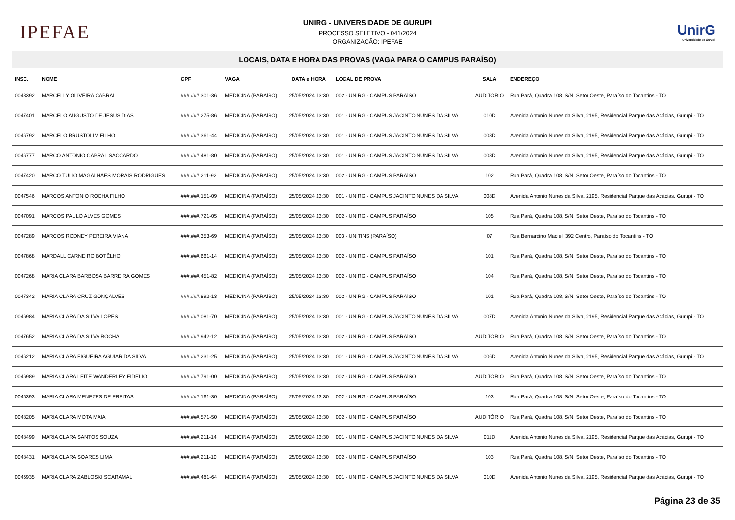IPEFAE
UNIRG - UNIVERSIDADE DE GURUPI
PROCESSO SELETIVO - 041/2024
ORGANIZAÇÃO: IPEFAE
UnirG
Universidade de Gurupi
LOCAIS, DATA E HORA DAS PROVAS (VAGA PARA O CAMPUS PARAÍSO)
| INSC. | NOME | CPF | VAGA | DATA e HORA | LOCAL DE PROVA | SALA | ENDEREÇO |
| --- | --- | --- | --- | --- | --- | --- | --- |
| 0048392 | MARCELLY OLIVEIRA CABRAL | ###.###.301-36 | MEDICINA (PARAÍSO) | 25/05/2024 13:30 | 002 - UNIRG - CAMPUS PARAÍSO | AUDITÓRIO | Rua Pará, Quadra 108, S/N, Setor Oeste, Paraíso do Tocantins - TO |
| 0047401 | MARCELO AUGUSTO DE JESUS DIAS | ###.###.275-86 | MEDICINA (PARAÍSO) | 25/05/2024 13:30 | 001 - UNIRG - CAMPUS JACINTO NUNES DA SILVA | 010D | Avenida Antonio Nunes da Silva, 2195, Residencial Parque das Acácias, Gurupi - TO |
| 0046792 | MARCELO BRUSTOLIM FILHO | ###.###.361-44 | MEDICINA (PARAÍSO) | 25/05/2024 13:30 | 001 - UNIRG - CAMPUS JACINTO NUNES DA SILVA | 008D | Avenida Antonio Nunes da Silva, 2195, Residencial Parque das Acácias, Gurupi - TO |
| 0046777 | MARCO ANTONIO CABRAL SACCARDO | ###.###.481-80 | MEDICINA (PARAÍSO) | 25/05/2024 13:30 | 001 - UNIRG - CAMPUS JACINTO NUNES DA SILVA | 008D | Avenida Antonio Nunes da Silva, 2195, Residencial Parque das Acácias, Gurupi - TO |
| 0047420 | MARCO TÚLIO MAGALHÃES MORAIS RODRIGUES | ###.###.211-92 | MEDICINA (PARAÍSO) | 25/05/2024 13:30 | 002 - UNIRG - CAMPUS PARAÍSO | 102 | Rua Pará, Quadra 108, S/N, Setor Oeste, Paraíso do Tocantins - TO |
| 0047546 | MARCOS ANTONIO ROCHA FILHO | ###.###.151-09 | MEDICINA (PARAÍSO) | 25/05/2024 13:30 | 001 - UNIRG - CAMPUS JACINTO NUNES DA SILVA | 008D | Avenida Antonio Nunes da Silva, 2195, Residencial Parque das Acácias, Gurupi - TO |
| 0047091 | MARCOS PAULO ALVES GOMES | ###.###.721-05 | MEDICINA (PARAÍSO) | 25/05/2024 13:30 | 002 - UNIRG - CAMPUS PARAÍSO | 105 | Rua Pará, Quadra 108, S/N, Setor Oeste, Paraíso do Tocantins - TO |
| 0047289 | MARCOS RODNEY PEREIRA VIANA | ###.###.353-69 | MEDICINA (PARAÍSO) | 25/05/2024 13:30 | 003 - UNITINS (PARAÍSO) | 07 | Rua Bernardino Maciel, 392 Centro, Paraíso do Tocantins - TO |
| 0047868 | MARDALL CARNEIRO BOTÊLHO | ###.###.661-14 | MEDICINA (PARAÍSO) | 25/05/2024 13:30 | 002 - UNIRG - CAMPUS PARAÍSO | 101 | Rua Pará, Quadra 108, S/N, Setor Oeste, Paraíso do Tocantins - TO |
| 0047268 | MARIA CLARA BARBOSA BARREIRA GOMES | ###.###.451-82 | MEDICINA (PARAÍSO) | 25/05/2024 13:30 | 002 - UNIRG - CAMPUS PARAÍSO | 104 | Rua Pará, Quadra 108, S/N, Setor Oeste, Paraíso do Tocantins - TO |
| 0047342 | MARIA CLARA CRUZ GONÇALVES | ###.###.892-13 | MEDICINA (PARAÍSO) | 25/05/2024 13:30 | 002 - UNIRG - CAMPUS PARAÍSO | 101 | Rua Pará, Quadra 108, S/N, Setor Oeste, Paraíso do Tocantins - TO |
| 0046984 | MARIA CLARA DA SILVA LOPES | ###.###.081-70 | MEDICINA (PARAÍSO) | 25/05/2024 13:30 | 001 - UNIRG - CAMPUS JACINTO NUNES DA SILVA | 007D | Avenida Antonio Nunes da Silva, 2195, Residencial Parque das Acácias, Gurupi - TO |
| 0047652 | MARIA CLARA DA SILVA ROCHA | ###.###.942-12 | MEDICINA (PARAÍSO) | 25/05/2024 13:30 | 002 - UNIRG - CAMPUS PARAÍSO | AUDITÓRIO | Rua Pará, Quadra 108, S/N, Setor Oeste, Paraíso do Tocantins - TO |
| 0046212 | MARIA CLARA FIGUEIRA AGUIAR DA SILVA | ###.###.231-25 | MEDICINA (PARAÍSO) | 25/05/2024 13:30 | 001 - UNIRG - CAMPUS JACINTO NUNES DA SILVA | 006D | Avenida Antonio Nunes da Silva, 2195, Residencial Parque das Acácias, Gurupi - TO |
| 0046989 | MARIA CLARA LEITE WANDERLEY FIDÉLIO | ###.###.791-00 | MEDICINA (PARAÍSO) | 25/05/2024 13:30 | 002 - UNIRG - CAMPUS PARAÍSO | AUDITÓRIO | Rua Pará, Quadra 108, S/N, Setor Oeste, Paraíso do Tocantins - TO |
| 0046393 | MARIA CLARA MENEZES DE FREITAS | ###.###.161-30 | MEDICINA (PARAÍSO) | 25/05/2024 13:30 | 002 - UNIRG - CAMPUS PARAÍSO | 103 | Rua Pará, Quadra 108, S/N, Setor Oeste, Paraíso do Tocantins - TO |
| 0048205 | MARIA CLARA MOTA MAIA | ###.###.571-50 | MEDICINA (PARAÍSO) | 25/05/2024 13:30 | 002 - UNIRG - CAMPUS PARAÍSO | AUDITÓRIO | Rua Pará, Quadra 108, S/N, Setor Oeste, Paraíso do Tocantins - TO |
| 0048499 | MARIA CLARA SANTOS SOUZA | ###.###.211-14 | MEDICINA (PARAÍSO) | 25/05/2024 13:30 | 001 - UNIRG - CAMPUS JACINTO NUNES DA SILVA | 011D | Avenida Antonio Nunes da Silva, 2195, Residencial Parque das Acácias, Gurupi - TO |
| 0048431 | MARIA CLARA SOARES LIMA | ###.###.211-10 | MEDICINA (PARAÍSO) | 25/05/2024 13:30 | 002 - UNIRG - CAMPUS PARAÍSO | 103 | Rua Pará, Quadra 108, S/N, Setor Oeste, Paraíso do Tocantins - TO |
| 0046935 | MARIA CLARA ZABLOSKI SCARAMAL | ###.###.481-64 | MEDICINA (PARAÍSO) | 25/05/2024 13:30 | 001 - UNIRG - CAMPUS JACINTO NUNES DA SILVA | 010D | Avenida Antonio Nunes da Silva, 2195, Residencial Parque das Acácias, Gurupi - TO |
Página 23 de 35